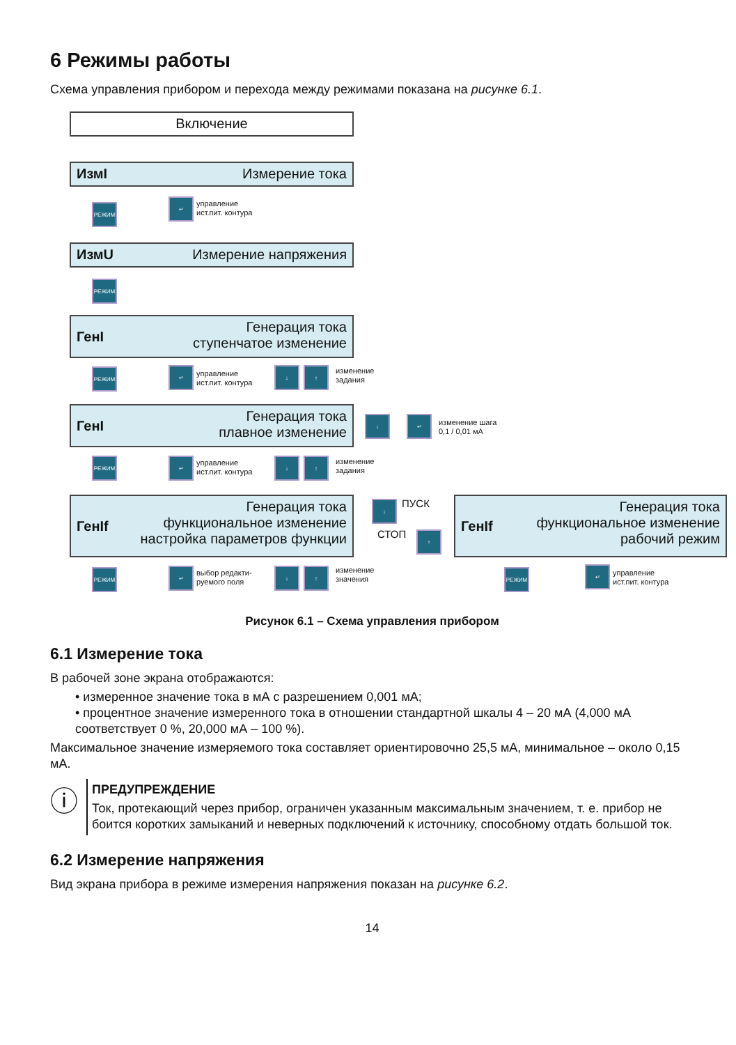6 Режимы работы
Схема управления прибором и перехода между режимами показана на рисунке 6.1.
Включение
ИзмI Измерение тока
РЕЖИМ
↵
управление
ист.пит. контура
ИзмU Измерение напряжения
РЕЖИМ
ГенI Генерация тока
ступенчатое изменение
РЕЖИМ ↵
управление
ист.пит. контура
↓ ↑
изменение
задания
ГенI Генерация тока
плавное изменение
↓ ↵
изменение шага
0,1 / 0,01 мА
РЕЖИМ ↵
управление
ист.пит. контура
↓ ↑
изменение
задания
ГенIf Генерация тока
функциональное изменение
настройка параметров функции
↓ ПУСК
СТОП ↑
ГенIf Генерация тока
функциональное изменение
рабочий режим
РЕЖИМ ↵
выбор редакти-
руемого поля
↓ ↑
изменение
значения
РЕЖИМ ↵
управление
ист.пит. контура
Рисунок 6.1 – Схема управления прибором
6.1 Измерение тока
В рабочей зоне экрана отображаются:
• измеренное значение тока в мА с разрешением 0,001 мА;
• процентное значение измеренного тока в отношении стандартной шкалы 4 – 20 мА (4,000 мА соответствует 0 %, 20,000 мА – 100 %).
Максимальное значение измеряемого тока составляет ориентировочно 25,5 мА, минимальное – около 0,15 мА.
ⓘ
ПРЕДУПРЕЖДЕНИЕ
Ток, протекающий через прибор, ограничен указанным максимальным значением, т. е. прибор не боится коротких замыканий и неверных подключений к источнику, способному отдать большой ток.
6.2 Измерение напряжения
Вид экрана прибора в режиме измерения напряжения показан на рисунке 6.2.
14